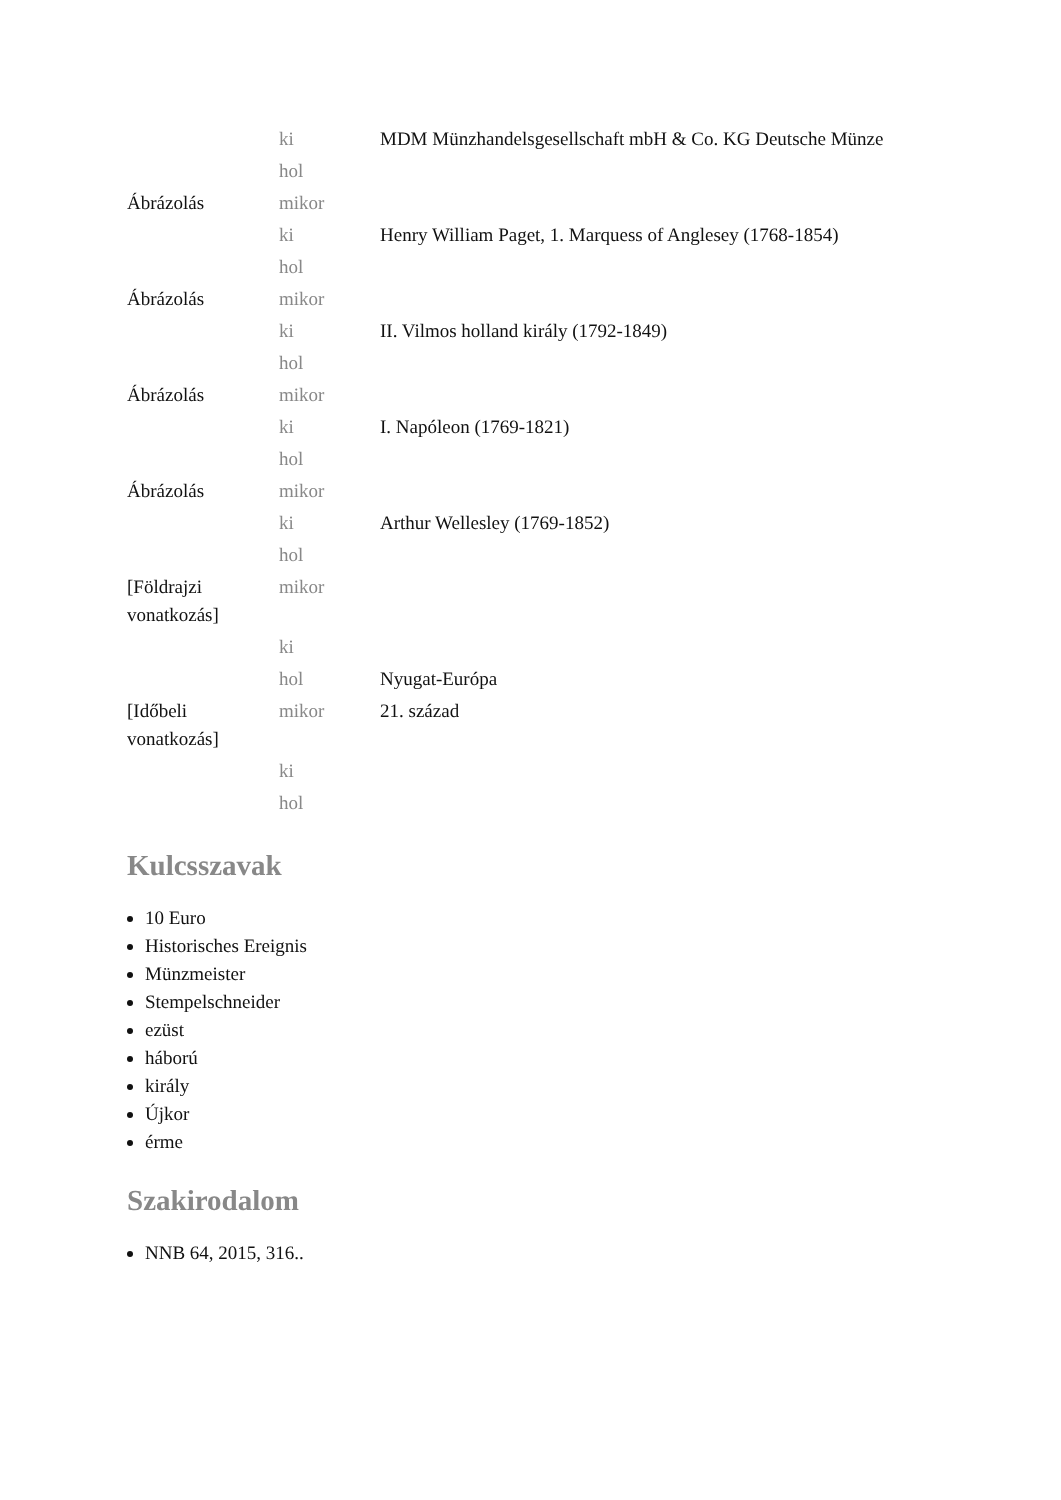| | ki | MDM Münzhandelsgesellschaft mbH & Co. KG Deutsche Münze |
| | hol | |
| Ábrázolás | mikor | |
| | ki | Henry William Paget, 1. Marquess of Anglesey (1768-1854) |
| | hol | |
| Ábrázolás | mikor | |
| | ki | II. Vilmos holland király (1792-1849) |
| | hol | |
| Ábrázolás | mikor | |
| | ki | I. Napóleon (1769-1821) |
| | hol | |
| Ábrázolás | mikor | |
| | ki | Arthur Wellesley (1769-1852) |
| | hol | |
| [Földrajzi vonatkozás] | mikor | |
| | ki | |
| | hol | Nyugat-Európa |
| [Időbeli vonatkozás] | mikor | 21. század |
| | ki | |
| | hol | |
Kulcsszavak
10 Euro
Historisches Ereignis
Münzmeister
Stempelschneider
ezüst
háború
király
Újkor
érme
Szakirodalom
NNB 64, 2015, 316..